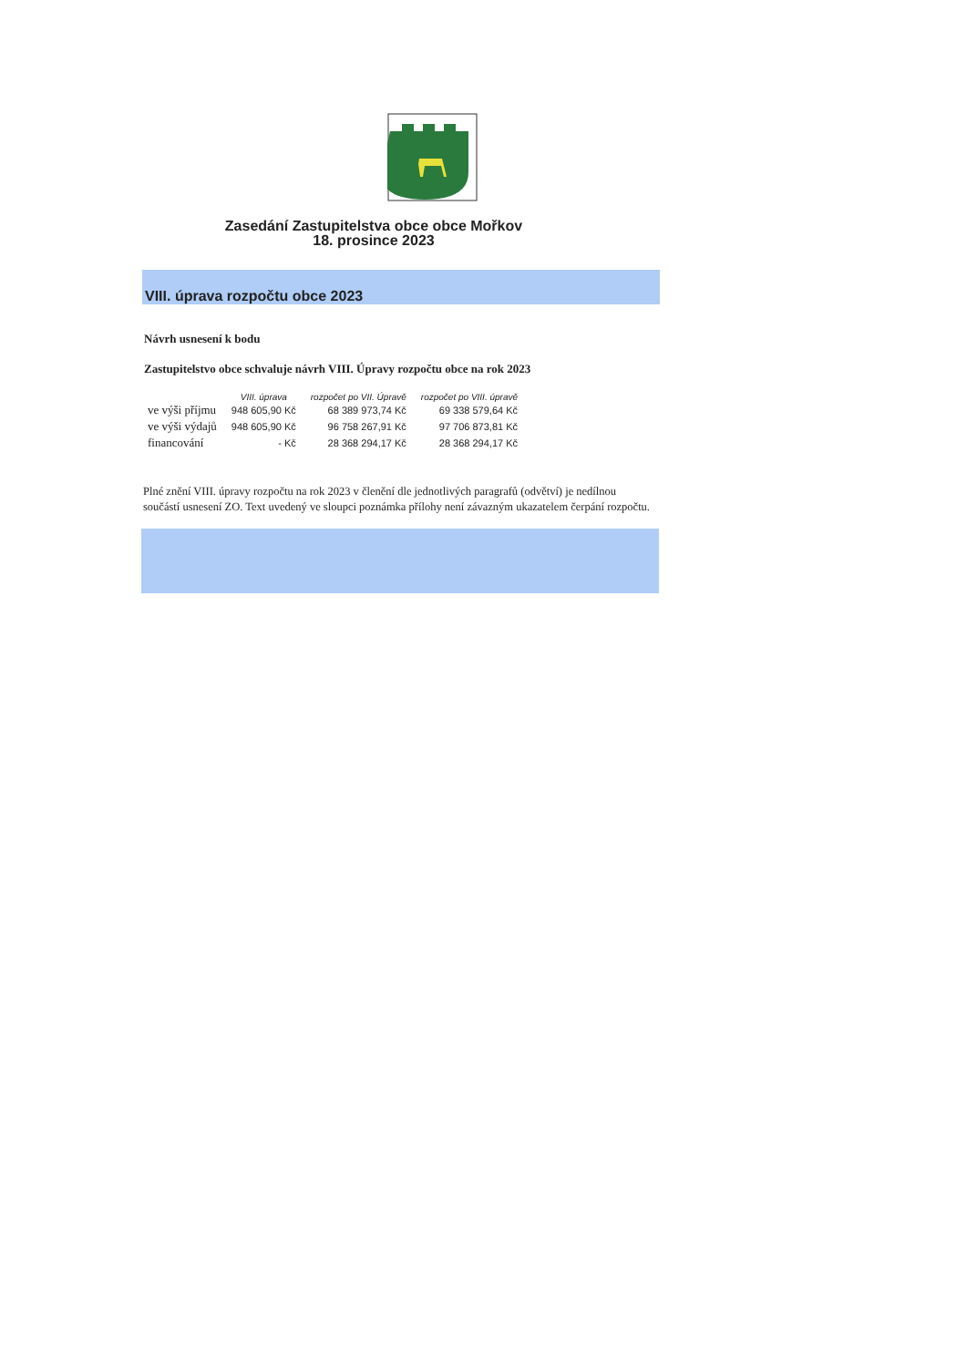Zasedání Zastupitelstva obce obce Mořkov
18. prosince 2023
VIII. úprava rozpočtu obce 2023
Návrh usnesení k bodu
Zastupitelstvo obce schvaluje návrh VIII. Úpravy rozpočtu obce na rok 2023
| | VIII. úprava | rozpočet po VII. Úpravě | rozpočet po VIII. úpravě |
| --- | --- | --- | --- |
| ve výši příjmu | 948 605,90 Kč | 68 389 973,74 Kč | 69 338 579,64 Kč |
| ve výši výdajů | 948 605,90 Kč | 96 758 267,91 Kč | 97 706 873,81 Kč |
| financování | - Kč | 28 368 294,17 Kč | 28 368 294,17 Kč |
Plné znění VIII. úpravy rozpočtu na rok 2023 v členění dle jednotlivých paragrafů (odvětví) je nedílnou součástí usnesení ZO. Text uvedený ve sloupci poznámka přílohy není závazným ukazatelem čerpání rozpočtu.